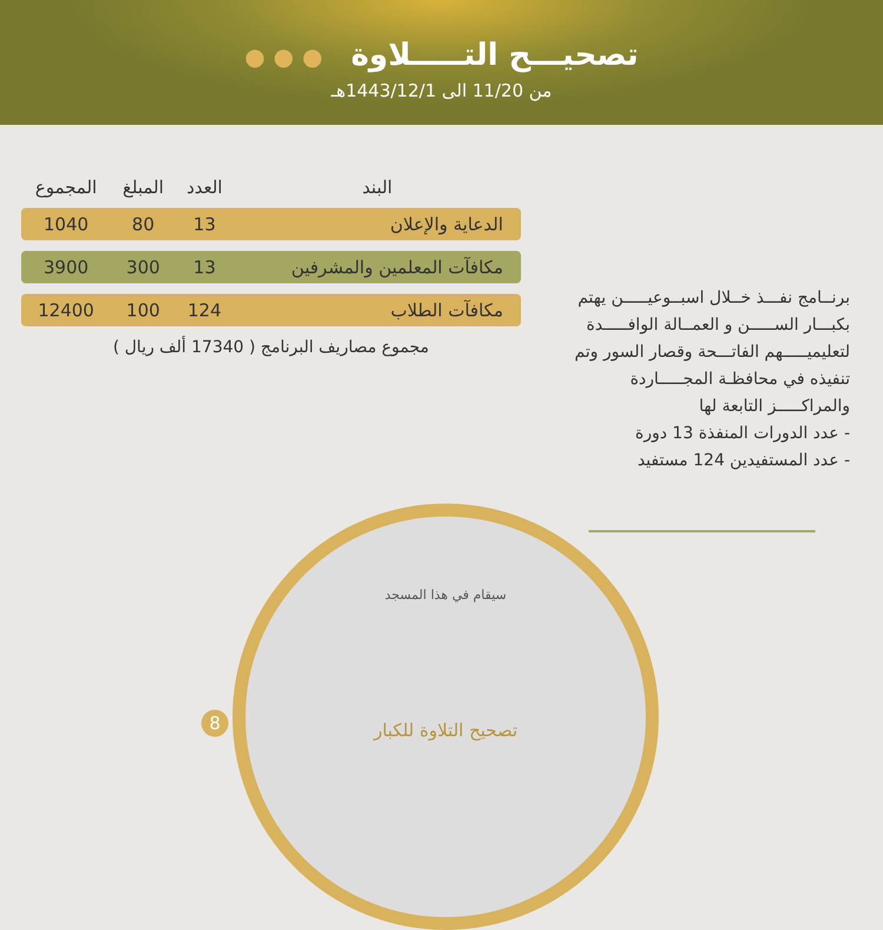تصحيـــح التـــــلاوة ● ● ●
من 11/20 الى 1443/12/1هـ
برنــامج نفـــذ خــلال اسبــوعيـــــن يهتم بكبـــار الســـــن و العمــالة الوافـــــدة لتعليميـــــهم الفاتـــحة وقصار السور وتم تنفيذه في محافظـة المجـــــاردة والمراكـــــز التابعة لها
- عدد الدورات المنفذة 13 دورة
- عدد المستفيدين 124 مستفيد
| البند | العدد | المبلغ | المجموع |
| --- | --- | --- | --- |
| الدعاية والإعلان | 13 | 80 | 1040 |
| مكافآت المعلمين والمشرفين | 13 | 300 | 3900 |
| مكافآت الطلاب | 124 | 100 | 12400 |
مجموع مصاريف البرنامج ( 17340 ألف ريال )
سيقام في هذا المسجد
تصحيح التلاوة للكبار
8